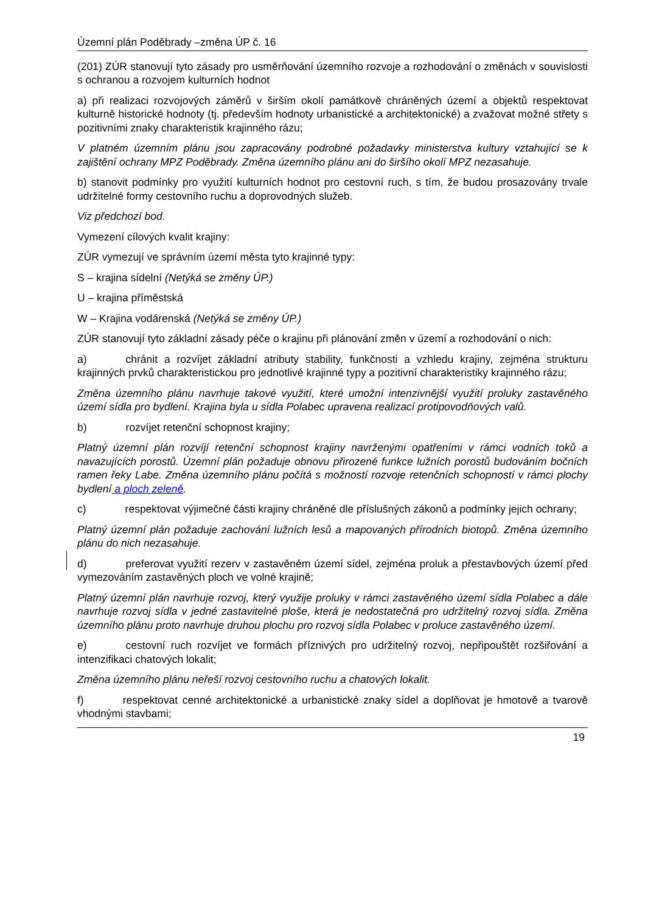Územní plán Poděbrady –změna ÚP č. 16
(201) ZÚR stanovují tyto zásady pro usměrňování územního rozvoje a rozhodování o změnách v souvislosti s ochranou a rozvojem kulturních hodnot
a) při realizaci rozvojových záměrů v širším okolí památkově chráněných území a objektů respektovat kulturně historické hodnoty (tj. především hodnoty urbanistické a architektonické) a zvažovat možné střety s pozitivními znaky charakteristik krajinného rázu;
V platném územním plánu jsou zapracovány podrobné požadavky ministerstva kultury vztahující se k zajištění ochrany MPZ Poděbrady. Změna územního plánu ani do širšího okolí MPZ nezasahuje.
b) stanovit podmínky pro využití kulturních hodnot pro cestovní ruch, s tím, že budou prosazovány trvale udržitelné formy cestovního ruchu a doprovodných služeb.
Viz předchozí bod.
Vymezení cílových kvalit krajiny:
ZÚR vymezují ve správním území města tyto krajinné typy:
S – krajina sídelní (Netýká se změny ÚP.)
U – krajina příměstská
W – Krajina vodárenská (Netýká se změny ÚP.)
ZÚR stanovují tyto základní zásady péče o krajinu při plánování změn v území a rozhodování o nich:
a) chránit a rozvíjet základní atributy stability, funkčnosti a vzhledu krajiny, zejména strukturu krajinných prvků charakteristickou pro jednotlivé krajinné typy a pozitivní charakteristiky krajinného rázu;
Změna územního plánu navrhuje takové využití, které umožní intenzivnější využití proluky zastavěného území sídla pro bydlení. Krajina byla u sídla Polabec upravena realizací protipovodňových valů.
b) rozvíjet retenční schopnost krajiny;
Platný územní plán rozvíjí retenční schopnost krajiny navrženými opatřeními v rámci vodních toků a navazujících porostů. Územní plán požaduje obnovu přirozené funkce lužních porostů budováním bočních ramen řeky Labe. Změna územního plánu počítá s možností rozvoje retenčních schopností v rámci plochy bydlení a ploch zeleně.
c) respektovat výjimečné části krajiny chráněné dle příslušných zákonů a podmínky jejich ochrany;
Platný územní plán požaduje zachování lužních lesů a mapovaných přírodních biotopů. Změna územního plánu do nich nezasahuje.
d) preferovat využití rezerv v zastavěném území sídel, zejména proluk a přestavbových území před vymezováním zastavěných ploch ve volné krajině;
Platný územní plán navrhuje rozvoj, který využije proluky v rámci zastavěného území sídla Polabec a dále navrhuje rozvoj sídla v jedné zastavitelné ploše, která je nedostatečná pro udržitelný rozvoj sídla. Změna územního plánu proto navrhuje druhou plochu pro rozvoj sídla Polabec v proluce zastavěného území.
e) cestovní ruch rozvíjet ve formách příznivých pro udržitelný rozvoj, nepřipouštět rozšiřování a intenzifikaci chatových lokalit;
Změna územního plánu neřeší rozvoj cestovního ruchu a chatových lokalit.
f) respektovat cenné architektonické a urbanistické znaky sídel a doplňovat je hmotově a tvarově vhodnými stavbami;
19